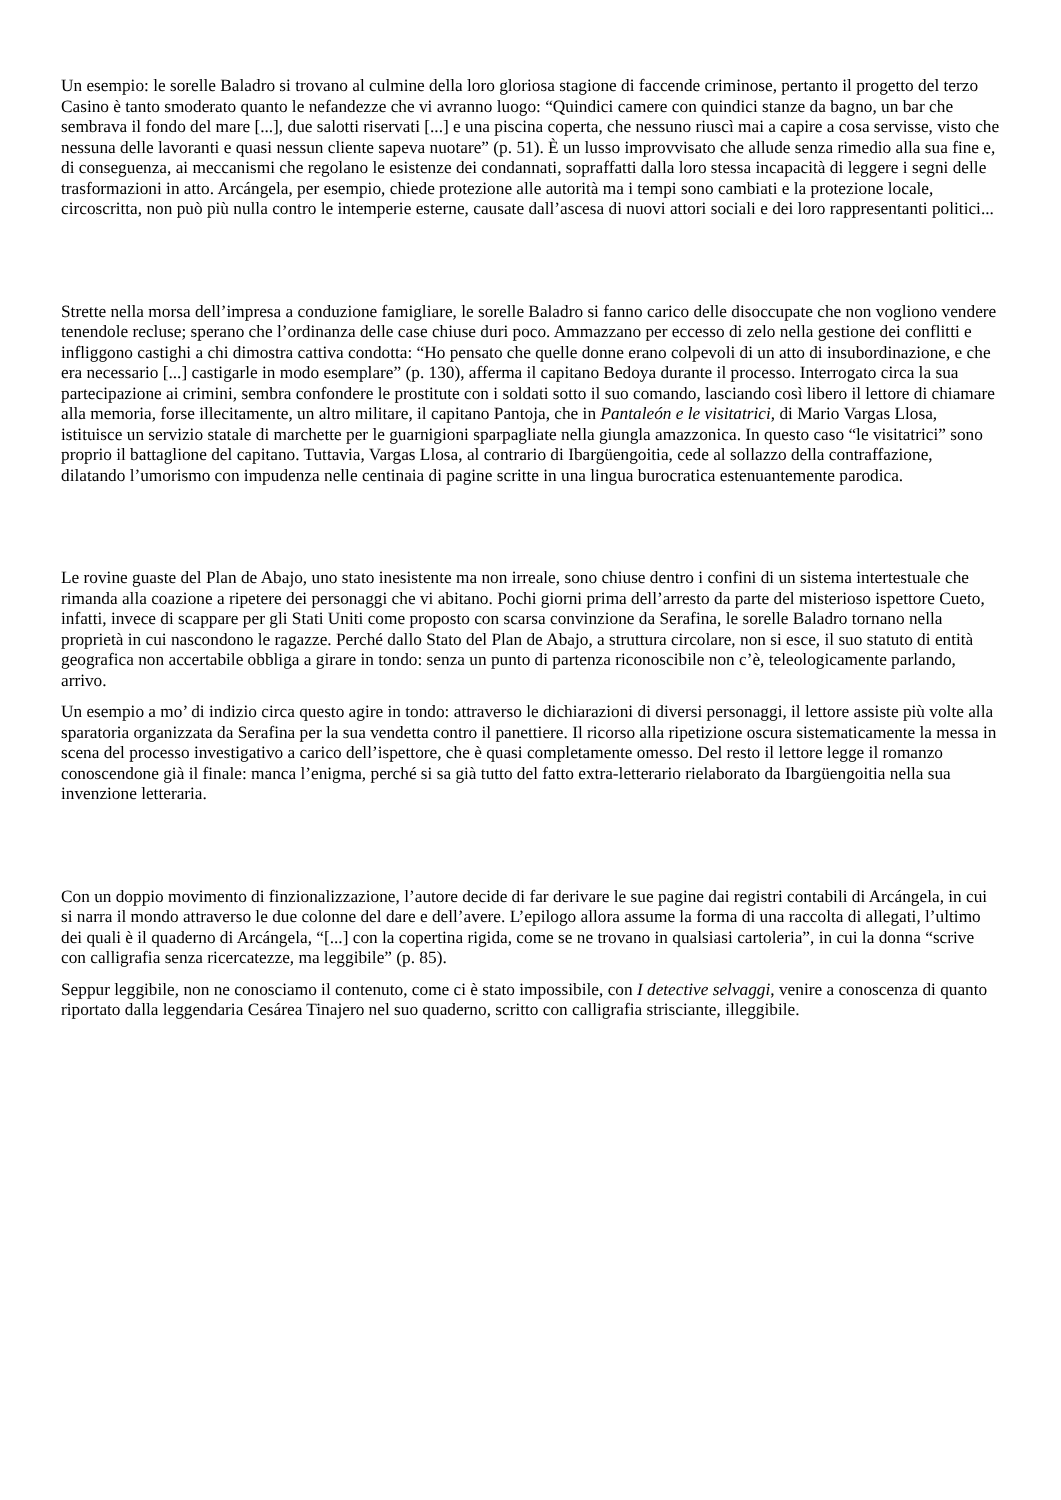Un esempio: le sorelle Baladro si trovano al culmine della loro gloriosa stagione di faccende criminose, pertanto il progetto del terzo Casino è tanto smoderato quanto le nefandezze che vi avranno luogo: “Quindici camere con quindici stanze da bagno, un bar che sembrava il fondo del mare [...], due salotti riservati [...] e una piscina coperta, che nessuno riuscì mai a capire a cosa servisse, visto che nessuna delle lavoranti e quasi nessun cliente sapeva nuotare” (p. 51). È un lusso improvvisato che allude senza rimedio alla sua fine e, di conseguenza, ai meccanismi che regolano le esistenze dei condannati, sopraffatti dalla loro stessa incapacità di leggere i segni delle trasformazioni in atto. Arcángela, per esempio, chiede protezione alle autorità ma i tempi sono cambiati e la protezione locale, circoscritta, non può più nulla contro le intemperie esterne, causate dall’ascesa di nuovi attori sociali e dei loro rappresentanti politici...
Strette nella morsa dell’impresa a conduzione famigliare, le sorelle Baladro si fanno carico delle disoccupate che non vogliono vendere tenendole recluse; sperano che l’ordinanza delle case chiuse duri poco. Ammazzano per eccesso di zelo nella gestione dei conflitti e infliggono castighi a chi dimostra cattiva condotta: “Ho pensato che quelle donne erano colpevoli di un atto di insubordinazione, e che era necessario [...] castigarle in modo esemplare” (p. 130), afferma il capitano Bedoya durante il processo. Interrogato circa la sua partecipazione ai crimini, sembra confondere le prostitute con i soldati sotto il suo comando, lasciando così libero il lettore di chiamare alla memoria, forse illecitamente, un altro militare, il capitano Pantoja, che in Pantaleón e le visitatrici, di Mario Vargas Llosa, istituisce un servizio statale di marchette per le guarnigioni sparpagliate nella giungla amazzonica. In questo caso “le visitatrici” sono proprio il battaglione del capitano. Tuttavia, Vargas Llosa, al contrario di Ibargüengoitia, cede al sollazzo della contraffazione, dilatando l’umorismo con impudenza nelle centinaia di pagine scritte in una lingua burocratica estenuantemente parodica.
Le rovine guaste del Plan de Abajo, uno stato inesistente ma non irreale, sono chiuse dentro i confini di un sistema intertestuale che rimanda alla coazione a ripetere dei personaggi che vi abitano. Pochi giorni prima dell’arresto da parte del misterioso ispettore Cueto, infatti, invece di scappare per gli Stati Uniti come proposto con scarsa convinzione da Serafina, le sorelle Baladro tornano nella proprietà in cui nascondono le ragazze. Perché dallo Stato del Plan de Abajo, a struttura circolare, non si esce, il suo statuto di entità geografica non accertabile obbliga a girare in tondo: senza un punto di partenza riconoscibile non c’è, teleologicamente parlando, arrivo.
Un esempio a mo’ di indizio circa questo agire in tondo: attraverso le dichiarazioni di diversi personaggi, il lettore assiste più volte alla sparatoria organizzata da Serafina per la sua vendetta contro il panettiere. Il ricorso alla ripetizione oscura sistematicamente la messa in scena del processo investigativo a carico dell’ispettore, che è quasi completamente omesso. Del resto il lettore legge il romanzo conoscendone già il finale: manca l’enigma, perché si sa già tutto del fatto extra-letterario rielaborato da Ibargüengoitia nella sua invenzione letteraria.
Con un doppio movimento di finzionalizzazione, l’autore decide di far derivare le sue pagine dai registri contabili di Arcángela, in cui si narra il mondo attraverso le due colonne del dare e dell’avere. L’epilogo allora assume la forma di una raccolta di allegati, l’ultimo dei quali è il quaderno di Arcángela, “[...] con la copertina rigida, come se ne trovano in qualsiasi cartoleria”, in cui la donna “scrive con calligrafia senza ricercatezze, ma leggibile” (p. 85).
Seppur leggibile, non ne conosciamo il contenuto, come ci è stato impossibile, con I detective selvaggi, venire a conoscenza di quanto riportato dalla leggendaria Cesárea Tinajero nel suo quaderno, scritto con calligrafia strisciante, illeggibile.